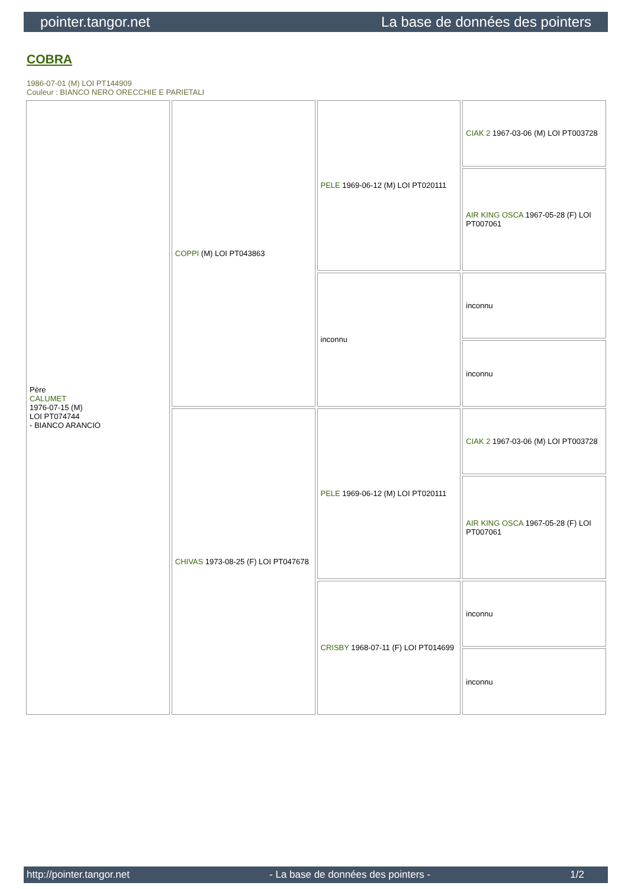pointer.tangor.net La base de données des pointers
COBRA
1986-07-01 (M) LOI PT144909
Couleur : BIANCO NERO ORECCHIE E PARIETALI
| Père CALUMET 1976-07-15 (M) LOI PT074744 - BIANCO ARANCIO | COPPI (M) LOI PT043863 | PELE 1969-06-12 (M) LOI PT020111 | CIAK 2 1967-03-06 (M) LOI PT003728 |
| | | | AIR KING OSCA 1967-05-28 (F) LOI PT007061 |
| | | inconnu | inconnu |
| | | | inconnu |
| | CHIVAS 1973-08-25 (F) LOI PT047678 | PELE 1969-06-12 (M) LOI PT020111 | CIAK 2 1967-03-06 (M) LOI PT003728 |
| | | | AIR KING OSCA 1967-05-28 (F) LOI PT007061 |
| | | CRISBY 1968-07-11 (F) LOI PT014699 | inconnu |
| | | | inconnu |
http://pointer.tangor.net - La base de données des pointers - 1/2